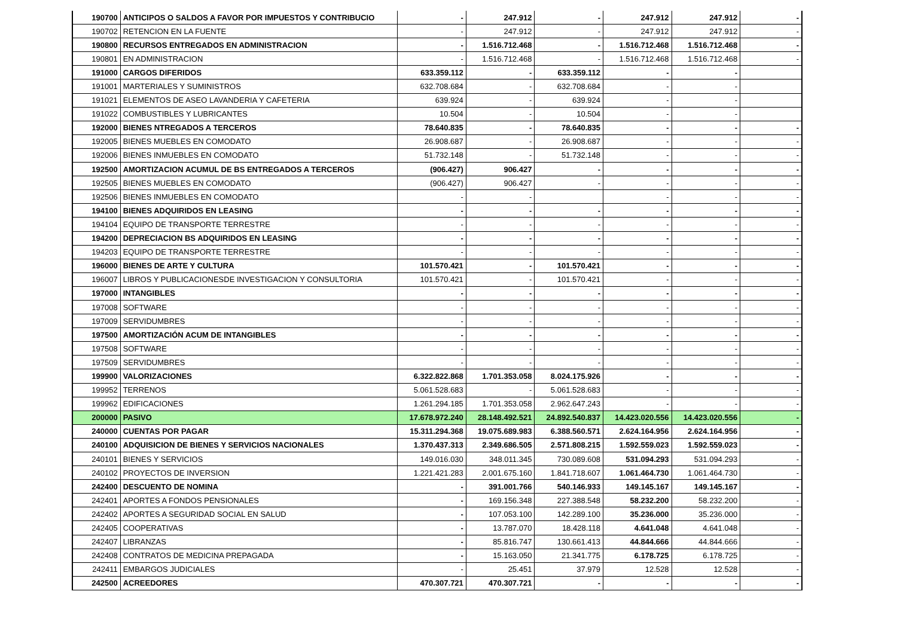| 190700 | ANTICIPOS O SALDOS A FAVOR POR IMPUESTOS Y CONTRIBUCIO | - | 247.912 | - | 247.912 | 247.912 | - |
| 190702 | RETENCION EN LA FUENTE | - | 247.912 | - | 247.912 | 247.912 | - |
| 190800 | RECURSOS ENTREGADOS EN ADMINISTRACION | - | 1.516.712.468 | - | 1.516.712.468 | 1.516.712.468 | - |
| 190801 | EN ADMINISTRACION | - | 1.516.712.468 | - | 1.516.712.468 | 1.516.712.468 | - |
| 191000 | CARGOS DIFERIDOS | 633.359.112 | - | 633.359.112 | - | - | |
| 191001 | MARTERIALES Y SUMINISTROS | 632.708.684 | - | 632.708.684 | - | - | |
| 191021 | ELEMENTOS DE ASEO LAVANDERIA Y CAFETERIA | 639.924 | - | 639.924 | - | - | |
| 191022 | COMBUSTIBLES Y LUBRICANTES | 10.504 | - | 10.504 | - | - | |
| 192000 | BIENES NTREGADOS A TERCEROS | 78.640.835 | - | 78.640.835 | - | - | - |
| 192005 | BIENES MUEBLES EN COMODATO | 26.908.687 | - | 26.908.687 | - | - | - |
| 192006 | BIENES INMUEBLES EN COMODATO | 51.732.148 | - | 51.732.148 | - | - | - |
| 192500 | AMORTIZACION ACUMUL DE BS ENTREGADOS A TERCEROS | (906.427) | 906.427 | - | - | - | - |
| 192505 | BIENES MUEBLES EN COMODATO | (906.427) | 906.427 | - | - | - | - |
| 192506 | BIENES INMUEBLES EN COMODATO | - | - | | - | - | - |
| 194100 | BIENES ADQUIRIDOS EN LEASING | - | - | - | - | - | - |
| 194104 | EQUIPO DE TRANSPORTE TERRESTRE | - | - | - | - | - | - |
| 194200 | DEPRECIACION BS ADQUIRIDOS EN LEASING | - | - | - | - | - | - |
| 194203 | EQUIPO DE TRANSPORTE TERRESTRE | - | - | - | - | - | - |
| 196000 | BIENES DE ARTE Y CULTURA | 101.570.421 | - | 101.570.421 | - | - | - |
| 196007 | LIBROS Y PUBLICACIONESDE INVESTIGACION Y CONSULTORIA | 101.570.421 | - | 101.570.421 | - | - | - |
| 197000 | INTANGIBLES | - | - | - | - | - | - |
| 197008 | SOFTWARE | - | - | - | - | - | - |
| 197009 | SERVIDUMBRES | - | - | - | - | - | - |
| 197500 | AMORTIZACIÓN ACUM DE INTANGIBLES | - | - | - | - | - | - |
| 197508 | SOFTWARE | - | - | - | - | - | - |
| 197509 | SERVIDUMBRES | - | - | - | - | - | - |
| 199900 | VALORIZACIONES | 6.322.822.868 | 1.701.353.058 | 8.024.175.926 | - | - | - |
| 199952 | TERRENOS | 5.061.528.683 | - | 5.061.528.683 | - | - | - |
| 199962 | EDIFICACIONES | 1.261.294.185 | 1.701.353.058 | 2.962.647.243 | - | - | - |
| 200000 | PASIVO | 17.678.972.240 | 28.148.492.521 | 24.892.540.837 | 14.423.020.556 | 14.423.020.556 | - |
| 240000 | CUENTAS POR PAGAR | 15.311.294.368 | 19.075.689.983 | 6.388.560.571 | 2.624.164.956 | 2.624.164.956 | - |
| 240100 | ADQUISICION DE BIENES Y SERVICIOS NACIONALES | 1.370.437.313 | 2.349.686.505 | 2.571.808.215 | 1.592.559.023 | 1.592.559.023 | - |
| 240101 | BIENES Y SERVICIOS | 149.016.030 | 348.011.345 | 730.089.608 | 531.094.293 | 531.094.293 | - |
| 240102 | PROYECTOS DE INVERSION | 1.221.421.283 | 2.001.675.160 | 1.841.718.607 | 1.061.464.730 | 1.061.464.730 | - |
| 242400 | DESCUENTO DE NOMINA | - | 391.001.766 | 540.146.933 | 149.145.167 | 149.145.167 | - |
| 242401 | APORTES A FONDOS PENSIONALES | - | 169.156.348 | 227.388.548 | 58.232.200 | 58.232.200 | - |
| 242402 | APORTES A SEGURIDAD SOCIAL EN SALUD | - | 107.053.100 | 142.289.100 | 35.236.000 | 35.236.000 | - |
| 242405 | COOPERATIVAS | - | 13.787.070 | 18.428.118 | 4.641.048 | 4.641.048 | - |
| 242407 | LIBRANZAS | - | 85.816.747 | 130.661.413 | 44.844.666 | 44.844.666 | - |
| 242408 | CONTRATOS DE MEDICINA PREPAGADA | - | 15.163.050 | 21.341.775 | 6.178.725 | 6.178.725 | - |
| 242411 | EMBARGOS JUDICIALES | - | 25.451 | 37.979 | 12.528 | 12.528 | - |
| 242500 | ACREEDORES | 470.307.721 | 470.307.721 | - | - | - | - |